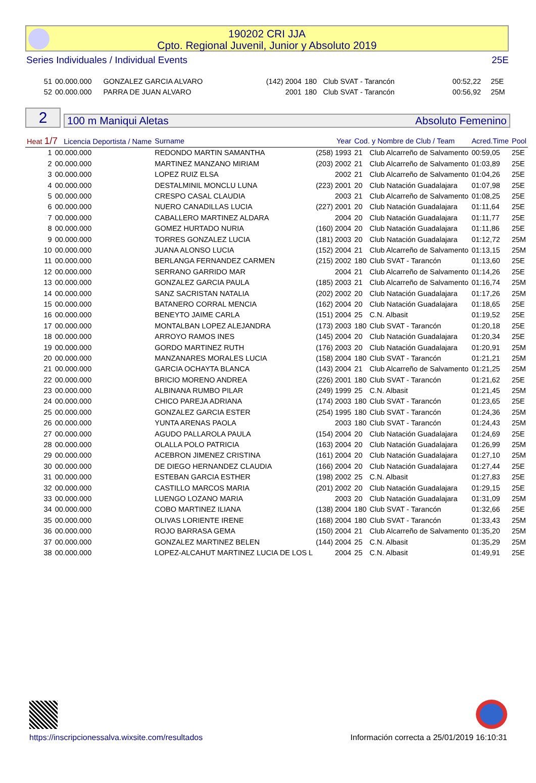190202 CRI JJA
Cpto. Regional Juvenil, Junior y Absoluto 2019
Series Individuales / Individual Events 25E
| 51 | 00.000.000 | GONZALEZ GARCIA ALVARO | (142) 2004 | 180 | Club SVAT - Tarancón | 00:52,22 | 25E |
| 52 | 00.000.000 | PARRA DE JUAN ALVARO | 2001 | 180 | Club SVAT - Tarancón | 00:56,92 | 25M |
2
100 m Maniqui Aletas Absoluto Femenino
| Heat 1/7 Licencia Deportista / Name | | Surname | Year | Cod. y Nombre de Club / Team | | Acred.Time | Pool |
| 1 | 00.000.000 | REDONDO MARTIN SAMANTHA | (258) 1993 | 21 | Club Alcarreño de Salvamento | 00:59,05 | 25E |
| 2 | 00.000.000 | MARTINEZ MANZANO MIRIAM | (203) 2002 | 21 | Club Alcarreño de Salvamento | 01:03,89 | 25E |
| 3 | 00.000.000 | LOPEZ RUIZ ELSA | 2002 | 21 | Club Alcarreño de Salvamento | 01:04,26 | 25E |
| 4 | 00.000.000 | DESTALMINIL MONCLU LUNA | (223) 2001 | 20 | Club Natación Guadalajara | 01:07,98 | 25E |
| 5 | 00.000.000 | CRESPO CASAL CLAUDIA | 2003 | 21 | Club Alcarreño de Salvamento | 01:08,25 | 25E |
| 6 | 00.000.000 | NUERO CANADILLAS LUCIA | (227) 2001 | 20 | Club Natación Guadalajara | 01:11,64 | 25E |
| 7 | 00.000.000 | CABALLERO MARTINEZ ALDARA | 2004 | 20 | Club Natación Guadalajara | 01:11,77 | 25E |
| 8 | 00.000.000 | GOMEZ HURTADO NURIA | (160) 2004 | 20 | Club Natación Guadalajara | 01:11,86 | 25E |
| 9 | 00.000.000 | TORRES GONZALEZ LUCIA | (181) 2003 | 20 | Club Natación Guadalajara | 01:12,72 | 25M |
| 10 | 00.000.000 | JUANA ALONSO LUCIA | (152) 2004 | 21 | Club Alcarreño de Salvamento | 01:13,15 | 25M |
| 11 | 00.000.000 | BERLANGA FERNANDEZ CARMEN | (215) 2002 | 180 | Club SVAT - Tarancón | 01:13,60 | 25E |
| 12 | 00.000.000 | SERRANO GARRIDO MAR | 2004 | 21 | Club Alcarreño de Salvamento | 01:14,26 | 25E |
| 13 | 00.000.000 | GONZALEZ GARCIA PAULA | (185) 2003 | 21 | Club Alcarreño de Salvamento | 01:16,74 | 25M |
| 14 | 00.000.000 | SANZ SACRISTAN NATALIA | (202) 2002 | 20 | Club Natación Guadalajara | 01:17,26 | 25M |
| 15 | 00.000.000 | BATANERO CORRAL MENCIA | (162) 2004 | 20 | Club Natación Guadalajara | 01:18,65 | 25E |
| 16 | 00.000.000 | BENEYTO JAIME CARLA | (151) 2004 | 25 | C.N. Albasit | 01:19,52 | 25E |
| 17 | 00.000.000 | MONTALBAN LOPEZ ALEJANDRA | (173) 2003 | 180 | Club SVAT - Tarancón | 01:20,18 | 25E |
| 18 | 00.000.000 | ARROYO RAMOS INES | (145) 2004 | 20 | Club Natación Guadalajara | 01:20,34 | 25E |
| 19 | 00.000.000 | GORDO MARTINEZ RUTH | (176) 2003 | 20 | Club Natación Guadalajara | 01:20,91 | 25M |
| 20 | 00.000.000 | MANZANARES MORALES LUCIA | (158) 2004 | 180 | Club SVAT - Tarancón | 01:21,21 | 25M |
| 21 | 00.000.000 | GARCIA OCHAYTA BLANCA | (143) 2004 | 21 | Club Alcarreño de Salvamento | 01:21,25 | 25M |
| 22 | 00.000.000 | BRICIO MORENO ANDREA | (226) 2001 | 180 | Club SVAT - Tarancón | 01:21,62 | 25E |
| 23 | 00.000.000 | ALBINANA RUMBO PILAR | (249) 1999 | 25 | C.N. Albasit | 01:21,45 | 25M |
| 24 | 00.000.000 | CHICO PAREJA ADRIANA | (174) 2003 | 180 | Club SVAT - Tarancón | 01:23,65 | 25E |
| 25 | 00.000.000 | GONZALEZ GARCIA ESTER | (254) 1995 | 180 | Club SVAT - Tarancón | 01:24,36 | 25M |
| 26 | 00.000.000 | YUNTA ARENAS PAOLA | 2003 | 180 | Club SVAT - Tarancón | 01:24,43 | 25M |
| 27 | 00.000.000 | AGUDO PALLAROLA PAULA | (154) 2004 | 20 | Club Natación Guadalajara | 01:24,69 | 25E |
| 28 | 00.000.000 | OLALLA POLO PATRICIA | (163) 2004 | 20 | Club Natación Guadalajara | 01:26,99 | 25M |
| 29 | 00.000.000 | ACEBRON JIMENEZ CRISTINA | (161) 2004 | 20 | Club Natación Guadalajara | 01:27,10 | 25M |
| 30 | 00.000.000 | DE DIEGO HERNANDEZ CLAUDIA | (166) 2004 | 20 | Club Natación Guadalajara | 01:27,44 | 25E |
| 31 | 00.000.000 | ESTEBAN GARCIA ESTHER | (198) 2002 | 25 | C.N. Albasit | 01:27,83 | 25E |
| 32 | 00.000.000 | CASTILLO MARCOS MARIA | (201) 2002 | 20 | Club Natación Guadalajara | 01:29,15 | 25E |
| 33 | 00.000.000 | LUENGO LOZANO MARIA | 2003 | 20 | Club Natación Guadalajara | 01:31,09 | 25M |
| 34 | 00.000.000 | COBO MARTINEZ ILIANA | (138) 2004 | 180 | Club SVAT - Tarancón | 01:32,66 | 25E |
| 35 | 00.000.000 | OLIVAS LORIENTE IRENE | (168) 2004 | 180 | Club SVAT - Tarancón | 01:33,43 | 25M |
| 36 | 00.000.000 | ROJO BARRASA GEMA | (150) 2004 | 21 | Club Alcarreño de Salvamento | 01:35,20 | 25M |
| 37 | 00.000.000 | GONZALEZ MARTINEZ BELEN | (144) 2004 | 25 | C.N. Albasit | 01:35,29 | 25M |
| 38 | 00.000.000 | LOPEZ-ALCAHUT MARTINEZ LUCIA DE LOS L | 2004 | 25 | C.N. Albasit | 01:49,91 | 25E |
https://inscripcionessalva.wixsite.com/resultados Información correcta a 25/01/2019 16:10:31